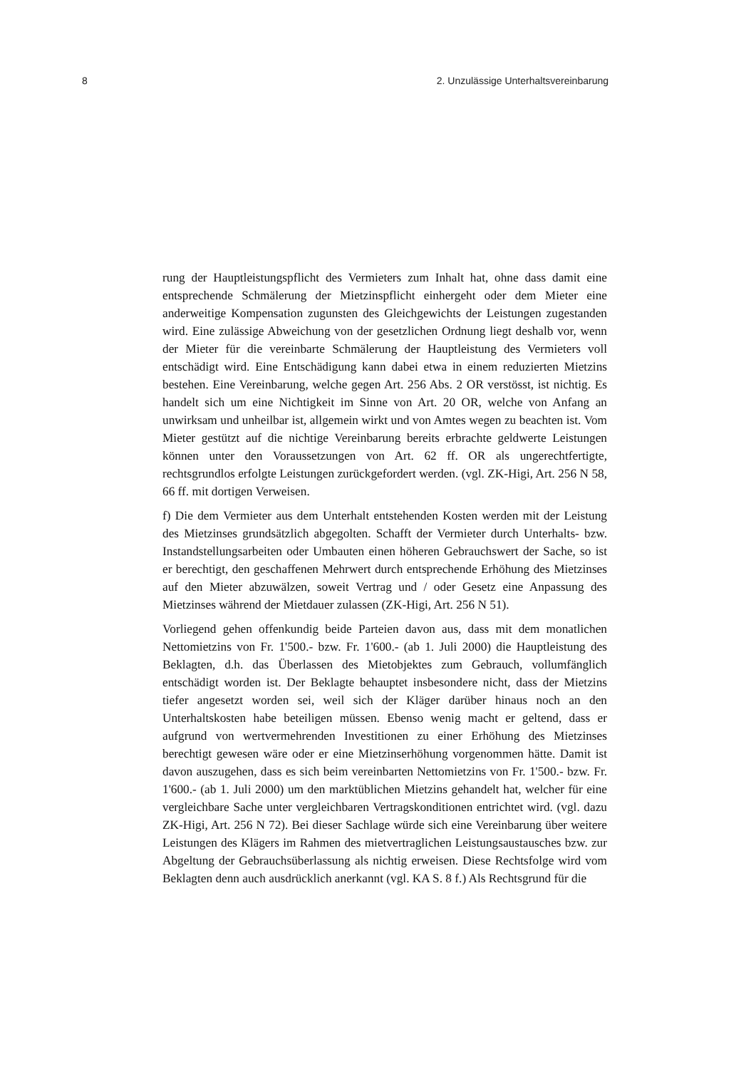8 2. Unzulässige Unterhaltsvereinbarung
rung der Hauptleistungspflicht des Vermieters zum Inhalt hat, ohne dass damit eine entsprechende Schmälerung der Mietzinspflicht einhergeht oder dem Mieter eine anderweitige Kompensation zugunsten des Gleichgewichts der Leistungen zugestanden wird. Eine zulässige Abweichung von der gesetzlichen Ordnung liegt deshalb vor, wenn der Mieter für die vereinbarte Schmälerung der Hauptleistung des Vermieters voll entschädigt wird. Eine Entschädigung kann dabei etwa in einem reduzierten Mietzins bestehen. Eine Vereinbarung, welche gegen Art. 256 Abs. 2 OR verstösst, ist nichtig. Es handelt sich um eine Nichtigkeit im Sinne von Art. 20 OR, welche von Anfang an unwirksam und unheilbar ist, allgemein wirkt und von Amtes wegen zu beachten ist. Vom Mieter gestützt auf die nichtige Vereinbarung bereits erbrachte geldwerte Leistungen können unter den Voraussetzungen von Art. 62 ff. OR als ungerechtfertigte, rechtsgrundlos erfolgte Leistungen zurückgefordert werden. (vgl. ZK-Higi, Art. 256 N 58, 66 ff. mit dortigen Verweisen.
f) Die dem Vermieter aus dem Unterhalt entstehenden Kosten werden mit der Leistung des Mietzinses grundsätzlich abgegolten. Schafft der Vermieter durch Unterhalts- bzw. Instandstellungsarbeiten oder Umbauten einen höheren Gebrauchswert der Sache, so ist er berechtigt, den geschaffenen Mehrwert durch entsprechende Erhöhung des Mietzinses auf den Mieter abzuwälzen, soweit Vertrag und / oder Gesetz eine Anpassung des Mietzinses während der Mietdauer zulassen (ZK-Higi, Art. 256 N 51).
Vorliegend gehen offenkundig beide Parteien davon aus, dass mit dem monatlichen Nettomietzins von Fr. 1'500.- bzw. Fr. 1'600.- (ab 1. Juli 2000) die Hauptleistung des Beklagten, d.h. das Überlassen des Mietobjektes zum Gebrauch, vollumfänglich entschädigt worden ist. Der Beklagte behauptet insbesondere nicht, dass der Mietzins tiefer angesetzt worden sei, weil sich der Kläger darüber hinaus noch an den Unterhaltskosten habe beteiligen müssen. Ebenso wenig macht er geltend, dass er aufgrund von wertvermehrenden Investitionen zu einer Erhöhung des Mietzinses berechtigt gewesen wäre oder er eine Mietzinserhöhung vorgenommen hätte. Damit ist davon auszugehen, dass es sich beim vereinbarten Nettomietzins von Fr. 1'500.- bzw. Fr. 1'600.- (ab 1. Juli 2000) um den marktüblichen Mietzins gehandelt hat, welcher für eine vergleichbare Sache unter vergleichbaren Vertragskonditionen entrichtet wird. (vgl. dazu ZK-Higi, Art. 256 N 72). Bei dieser Sachlage würde sich eine Vereinbarung über weitere Leistungen des Klägers im Rahmen des mietvertraglichen Leistungsaustausches bzw. zur Abgeltung der Gebrauchsüberlassung als nichtig erweisen. Diese Rechtsfolge wird vom Beklagten denn auch ausdrücklich anerkannt (vgl. KA S. 8 f.) Als Rechtsgrund für die